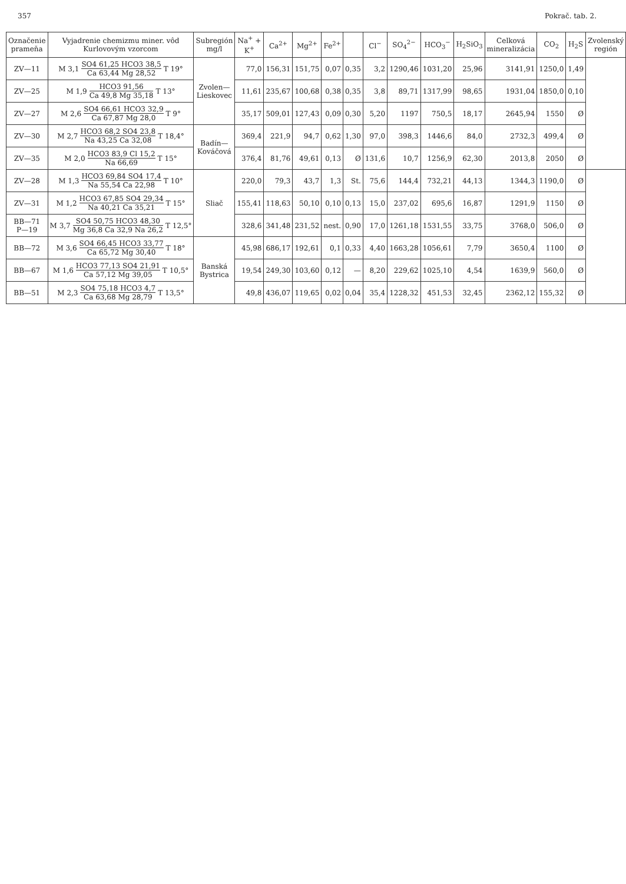357 Pokrač. tab. 2.
| Označenie prameňa | Vyjadrenie chemizmu miner. vôd Kurlovovým vzorcom | Subregión mg/l | Na<sup>+</sup> + K<sup>+</sup> | Ca<sup>2+</sup> | Mg<sup>2+</sup> | Fe<sup>2+</sup> | | Cl<sup>−</sup> | SO<sub>4</sub><sup>2−</sup> | HCO<sub>3</sub><sup>−</sup> | H<sub>2</sub>SiO<sub>3</sub> | Celková mineralizácia | CO<sub>2</sub> | H<sub>2</sub>S | Zvolenský región |
| --- | --- | --- | --- | --- | --- | --- | --- | --- | --- | --- | --- | --- | --- | --- | --- |
| ZV—11 | M 3,1 SO4 61,25 HCO3 38,5 Ca 63,44 Mg 28,52 T 19° | Zvolen—Lieskovec | 77,0 | 156,31 | 151,75 | 0,07 | 0,35 | 3,2 | 1290,46 | 1031,20 | 25,96 | 3141,91 | 1250,0 | 1,49 | |
| ZV—25 | M 1,9 HCO3 91,56 Ca 49,8 Mg 35,18 T 13° | | 11,61 | 235,67 | 100,68 | 0,38 | 0,35 | 3,8 | 89,71 | 1317,99 | 98,65 | 1931,04 | 1850,0 | 0,10 | |
| ZV—27 | M 2,6 SO4 66,61 HCO3 32,9 Ca 67,87 Mg 28,0 T 9° | | 35,17 | 509,01 | 127,43 | 0,09 | 0,30 | 5,20 | 1197 | 750,5 | 18,17 | 2645,94 | 1550 | Ø | |
| ZV—30 | M 2,7 HCO3 68,2 SO4 23,8 Na 43,25 Ca 32,08 T 18,4° | Badín—Kováčová | 369,4 | 221,9 | 94,7 | 0,62 | 1,30 | 97,0 | 398,3 | 1446,6 | 84,0 | 2732,3 | 499,4 | Ø | |
| ZV—35 | M 2,0 HCO3 83,9 Cl 15,2 Na 66,69 T 15° | | 376,4 | 81,76 | 49,61 | 0,13 | Ø | 131,6 | 10,7 | 1256,9 | 62,30 | 2013,8 | 2050 | Ø | |
| ZV—28 | M 1,3 HCO3 69,84 SO4 17,4 Na 55,54 Ca 22,98 T 10° | Sliač | 220,0 | 79,3 | 43,7 | 1,3 | St. | 75,6 | 144,4 | 732,21 | 44,13 | 1344,3 | 1190,0 | Ø | |
| ZV—31 | M 1,2 HCO3 67,85 SO4 29,34 Na 40,21 Ca 35,21 T 15° | | 155,41 | 118,63 | 50,10 | 0,10 | 0,13 | 15,0 | 237,02 | 695,6 | 16,87 | 1291,9 | 1150 | Ø | |
| BB—71 P—19 | M 3,7 SO4 50,75 HCO3 48,30 Mg 36,8 Ca 32,9 Na 26,2 T 12,5° | | 328,6 | 341,48 | 231,52 | nest. | 0,90 | 17,0 | 1261,18 | 1531,55 | 33,75 | 3768,0 | 506,0 | Ø | |
| BB—72 | M 3,6 SO4 66,45 HCO3 33,77 Ca 65,72 Mg 30,40 T 18° | Banská Bystrica | 45,98 | 686,17 | 192,61 | 0,1 | 0,33 | 4,40 | 1663,28 | 1056,61 | 7,79 | 3650,4 | 1100 | Ø | |
| BB—67 | M 1,6 HCO3 77,13 SO4 21,91 Ca 57,12 Mg 39,05 T 10,5° | | 19,54 | 249,30 | 103,60 | 0,12 | — | 8,20 | 229,62 | 1025,10 | 4,54 | 1639,9 | 560,0 | Ø | |
| BB—51 | M 2,3 SO4 75,18 HCO3 4,7 Ca 63,68 Mg 28,79 T 13,5° | | 49,8 | 436,07 | 119,65 | 0,02 | 0,04 | 35,4 | 1228,32 | 451,53 | 32,45 | 2362,12 | 155,32 | Ø | |